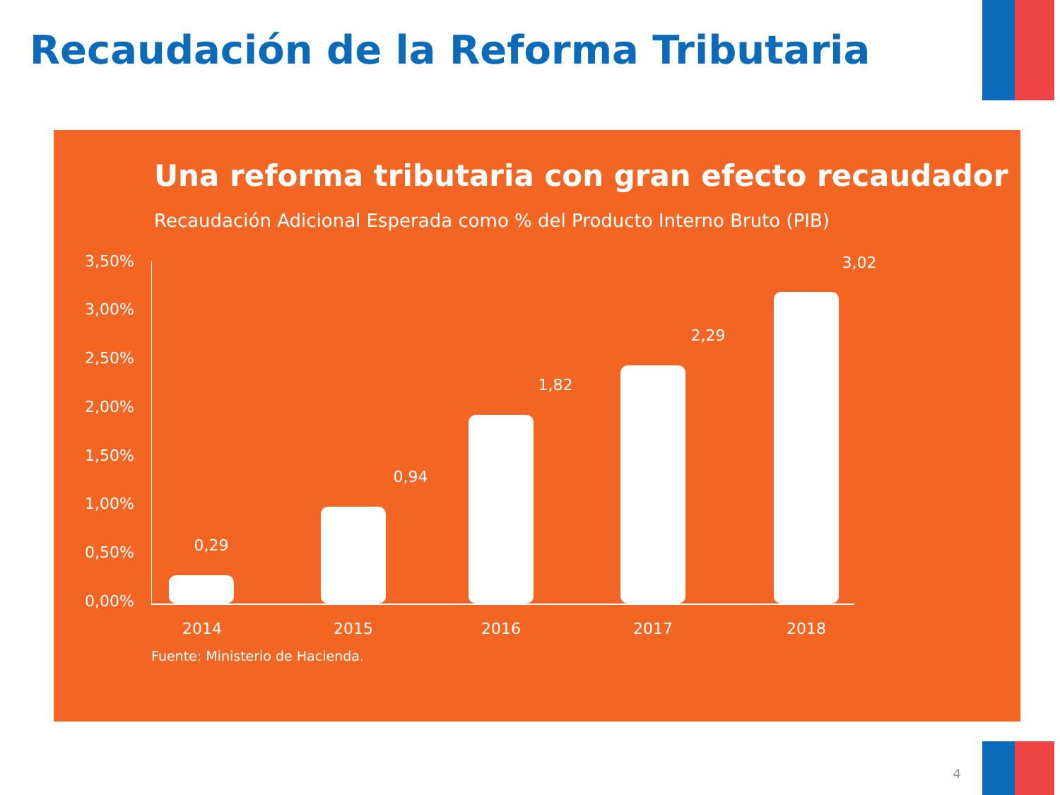Recaudación de la Reforma Tributaria
Una reforma tributaria con gran efecto recaudador
Recaudación Adicional Esperada como % del Producto Interno Bruto (PIB)
3,50%
3,00%
2,50%
2,00%
1,50%
1,00%
0,50%
0,00%
0,29
0,94
1,82
2,29
3,02
2014 2015 2016 2017 2018
Fuente: Ministerio de Hacienda.
4